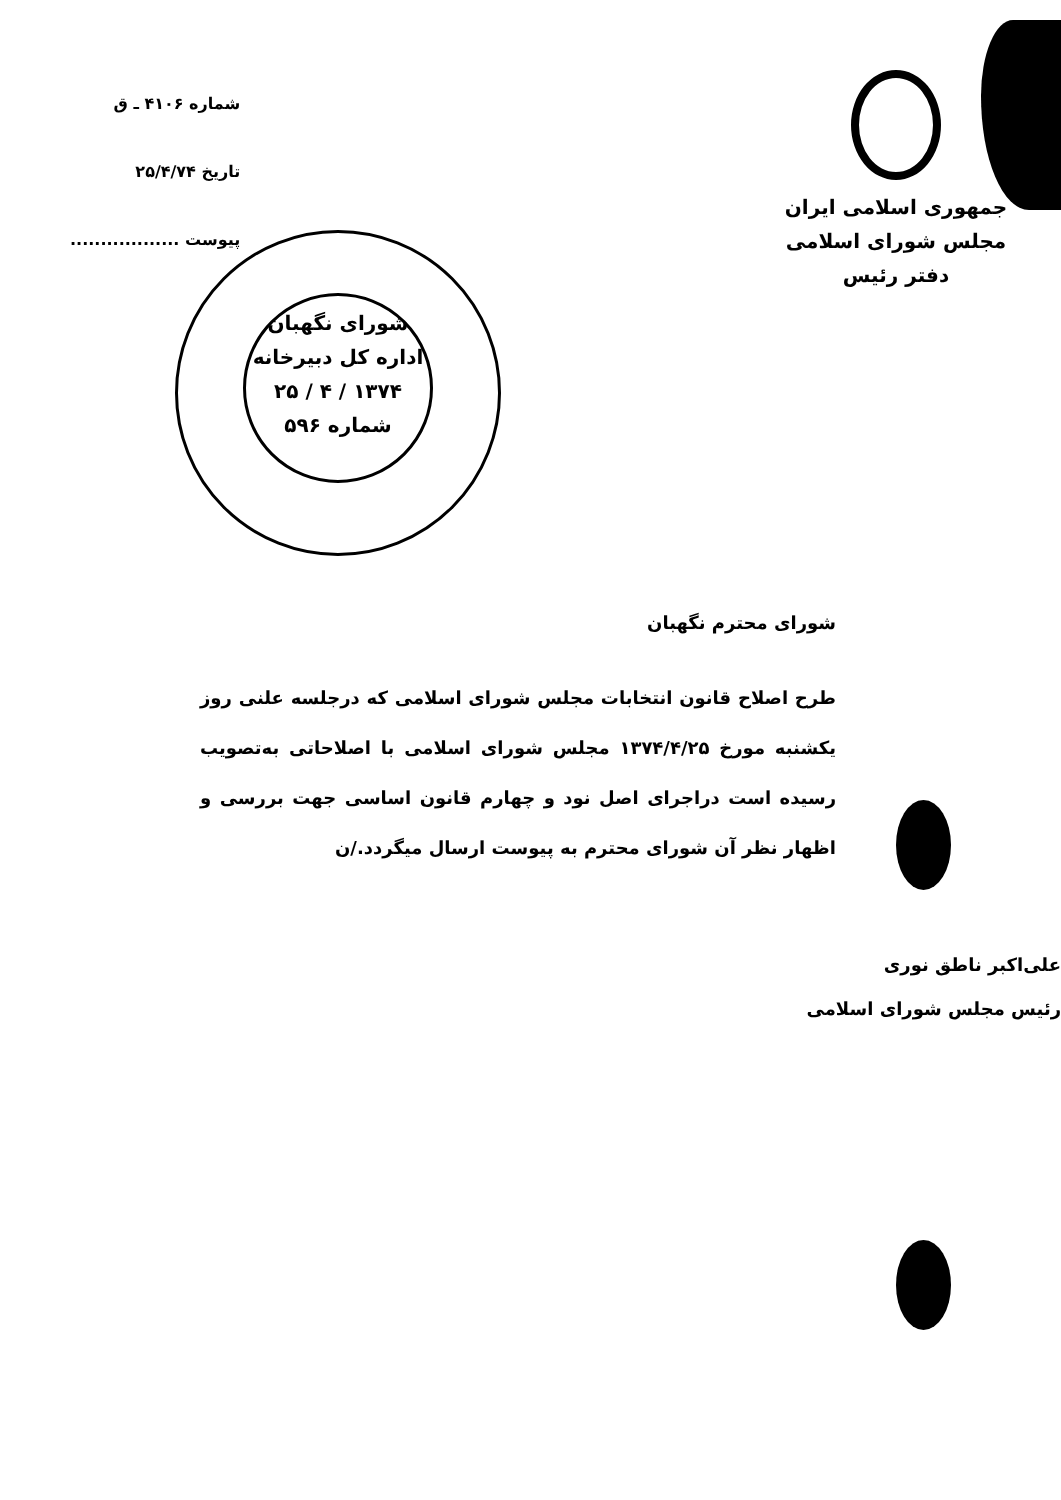جمهوری اسلامی ایران
مجلس شورای اسلامی
دفتر رئیس
شماره ۴۱۰۶ ـ ق
تاریخ ۲۵/۴/۷۴
پیوست ..................
شورای نگهبان
اداره کل دبیرخانه
۱۳۷۴ / ۴ / ۲۵
شماره ۵۹۶
شورای محترم نگهبان
طرح اصلاح قانون انتخابات مجلس شورای اسلامی که درجلسه علنی روز یکشنبه مورخ ۱۳۷۴/۴/۲۵ مجلس شورای اسلامی با اصلاحاتی به‌تصویب رسیده است دراجرای اصل نود و چهارم قانون اساسی جهت بررسی و اظهار نظر آن شورای محترم به پیوست ارسال میگردد./ن
علی‌اکبر ناطق نوری
رئیس مجلس شورای اسلامی